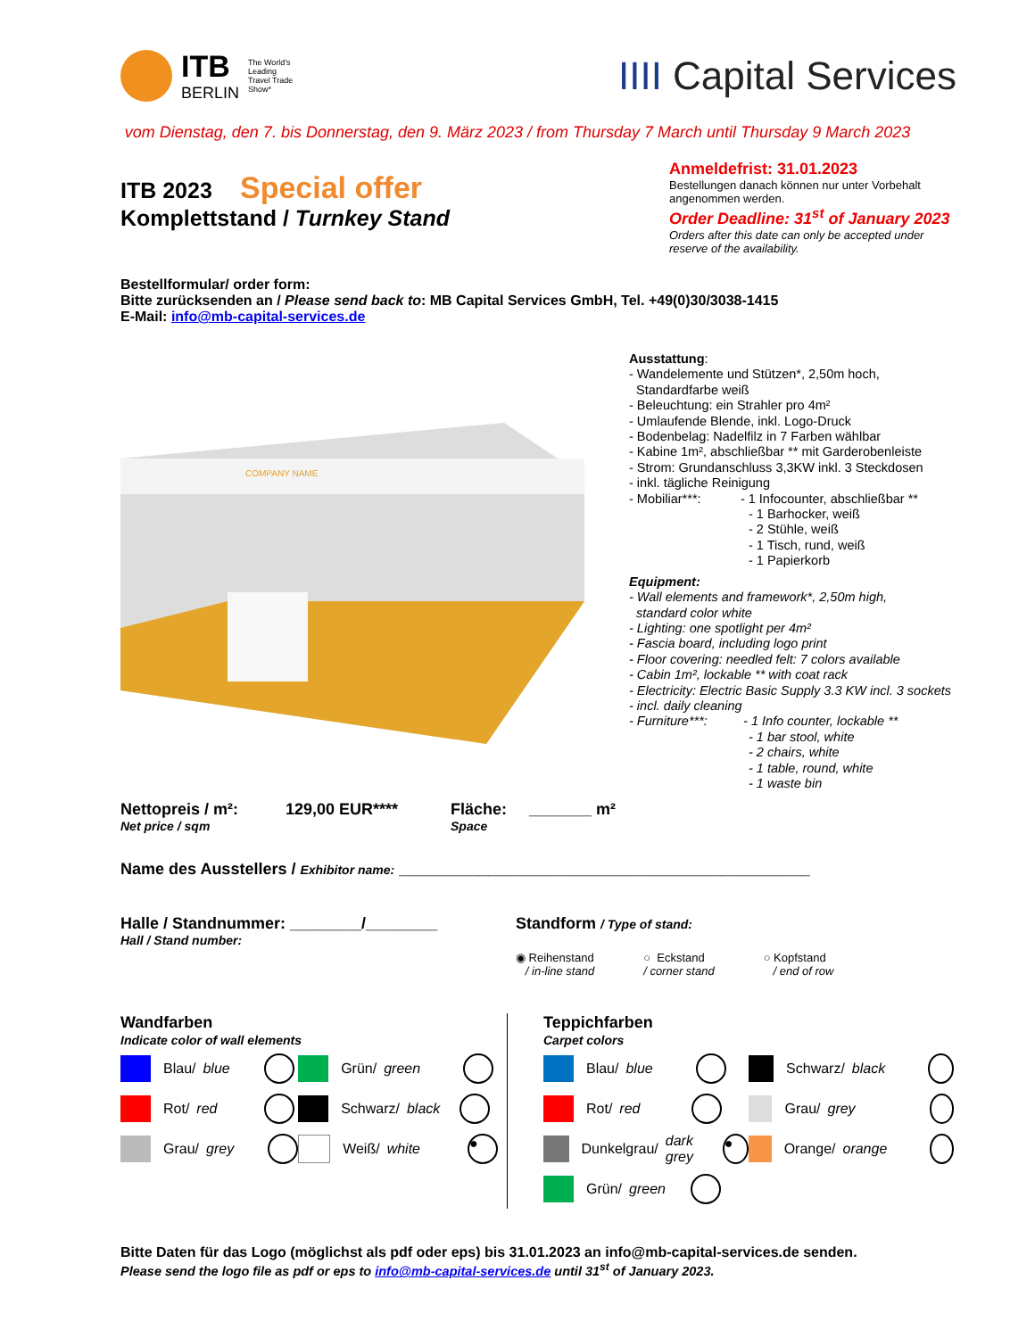ITB
BERLIN
The World's
Leading
Travel Trade
Show*
IIII Capital Services
vom Dienstag, den 7. bis Donnerstag, den 9. März 2023 / from Thursday 7 March until Thursday 9 March 2023
ITB 2023 Special offer
Komplettstand / Turnkey Stand
Anmeldefrist: 31.01.2023
Bestellungen danach können nur unter Vorbehalt angenommen werden.
Order Deadline: 31<sup>st</sup> of January 2023
Orders after this date can only be accepted under reserve of the availability.
Bestellformular/ order form:
Bitte zurücksenden an / Please send back to: MB Capital Services GmbH, Tel. +49(0)30/3038-1415
E-Mail: info@mb-capital-services.de
COMPANY NAME
Ausstattung:
- Wandelemente und Stützen*, 2,50m hoch,
Standardfarbe weiß
- Beleuchtung: ein Strahler pro 4m²
- Umlaufende Blende, inkl. Logo-Druck
- Bodenbelag: Nadelfilz in 7 Farben wählbar
- Kabine 1m², abschließbar ** mit Garderobenleiste
- Strom: Grundanschluss 3,3KW inkl. 3 Steckdosen
- inkl. tägliche Reinigung
- Mobiliar***: - 1 Infocounter, abschließbar **
- 1 Barhocker, weiß
- 2 Stühle, weiß
- 1 Tisch, rund, weiß
- 1 Papierkorb
Equipment:
- Wall elements and framework*, 2,50m high,
standard color white
- Lighting: one spotlight per 4m²
- Fascia board, including logo print
- Floor covering: needled felt: 7 colors available
- Cabin 1m², lockable ** with coat rack
- Electricity: Electric Basic Supply 3.3 KW incl. 3 sockets
- incl. daily cleaning
- Furniture***: - 1 Info counter, lockable **
- 1 bar stool, white
- 2 chairs, white
- 1 table, round, white
- 1 waste bin
Nettopreis / m²:
Net price / sqm
129,00 EUR**** Fläche: _______ m²
Space
Name des Ausstellers / Exhibitor name: ______________________________________________
Halle / Standnummer: ________/________
Hall / Stand number:
Standform / Type of stand:
◉ Reihenstand
/ in-line stand
○ Eckstand
/ corner stand
○ Kopfstand
/ end of row
Wandfarben
Indicate color of wall elements
Blau/ blue
Grün/ green
Rot/ red
Schwarz/ black
Grau/ grey
Weiß/ white ●
Teppichfarben
Carpet colors
Blau/ blue
Schwarz/ black
Rot/ red
Grau/ grey
Dunkelgrau/
dark grey ●
Orange/ orange
Grün/ green
Bitte Daten für das Logo (möglichst als pdf oder eps) bis 31.01.2023 an info@mb-capital-services.de senden.
Please send the logo file as pdf or eps to info@mb-capital-services.de until 31<sup>st</sup> of January 2023.